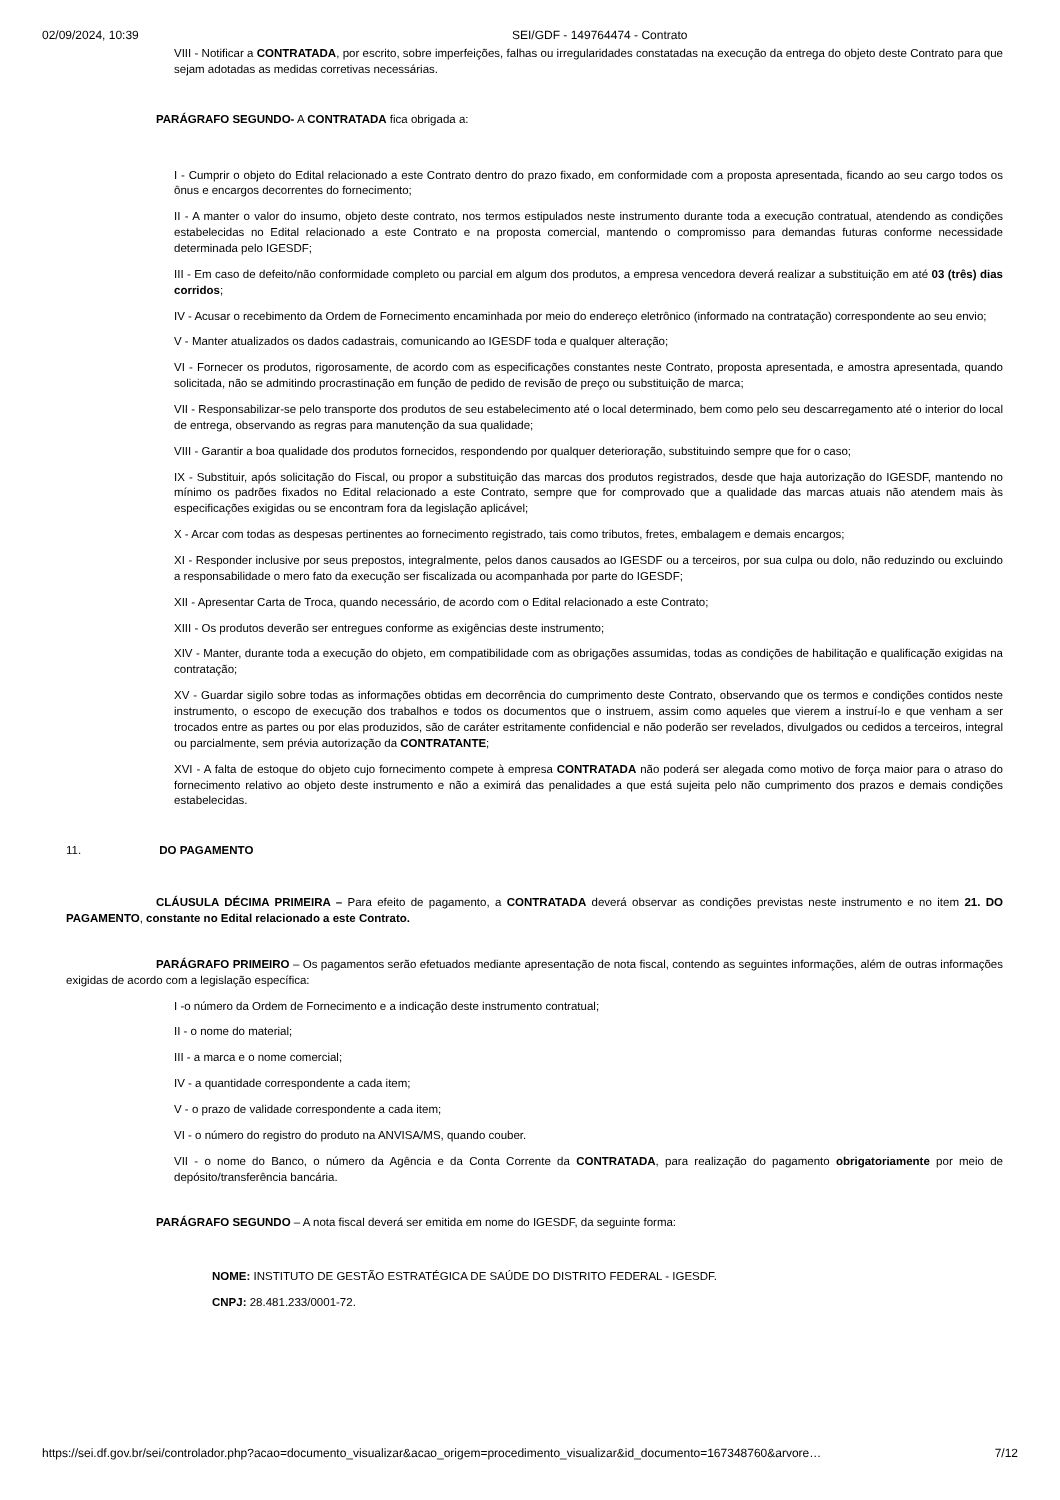02/09/2024, 10:39 SEI/GDF - 149764474 - Contrato
VIII - Notificar a CONTRATADA, por escrito, sobre imperfeições, falhas ou irregularidades constatadas na execução da entrega do objeto deste Contrato para que sejam adotadas as medidas corretivas necessárias.
PARÁGRAFO SEGUNDO- A CONTRATADA fica obrigada a:
I - Cumprir o objeto do Edital relacionado a este Contrato dentro do prazo fixado, em conformidade com a proposta apresentada, ficando ao seu cargo todos os ônus e encargos decorrentes do fornecimento;
II - A manter o valor do insumo, objeto deste contrato, nos termos estipulados neste instrumento durante toda a execução contratual, atendendo as condições estabelecidas no Edital relacionado a este Contrato e na proposta comercial, mantendo o compromisso para demandas futuras conforme necessidade determinada pelo IGESDF;
III - Em caso de defeito/não conformidade completo ou parcial em algum dos produtos, a empresa vencedora deverá realizar a substituição em até 03 (três) dias corridos;
IV - Acusar o recebimento da Ordem de Fornecimento encaminhada por meio do endereço eletrônico (informado na contratação) correspondente ao seu envio;
V - Manter atualizados os dados cadastrais, comunicando ao IGESDF toda e qualquer alteração;
VI - Fornecer os produtos, rigorosamente, de acordo com as especificações constantes neste Contrato, proposta apresentada, e amostra apresentada, quando solicitada, não se admitindo procrastinação em função de pedido de revisão de preço ou substituição de marca;
VII - Responsabilizar-se pelo transporte dos produtos de seu estabelecimento até o local determinado, bem como pelo seu descarregamento até o interior do local de entrega, observando as regras para manutenção da sua qualidade;
VIII - Garantir a boa qualidade dos produtos fornecidos, respondendo por qualquer deterioração, substituindo sempre que for o caso;
IX - Substituir, após solicitação do Fiscal, ou propor a substituição das marcas dos produtos registrados, desde que haja autorização do IGESDF, mantendo no mínimo os padrões fixados no Edital relacionado a este Contrato, sempre que for comprovado que a qualidade das marcas atuais não atendem mais às especificações exigidas ou se encontram fora da legislação aplicável;
X - Arcar com todas as despesas pertinentes ao fornecimento registrado, tais como tributos, fretes, embalagem e demais encargos;
XI - Responder inclusive por seus prepostos, integralmente, pelos danos causados ao IGESDF ou a terceiros, por sua culpa ou dolo, não reduzindo ou excluindo a responsabilidade o mero fato da execução ser fiscalizada ou acompanhada por parte do IGESDF;
XII - Apresentar Carta de Troca, quando necessário, de acordo com o Edital relacionado a este Contrato;
XIII - Os produtos deverão ser entregues conforme as exigências deste instrumento;
XIV - Manter, durante toda a execução do objeto, em compatibilidade com as obrigações assumidas, todas as condições de habilitação e qualificação exigidas na contratação;
XV - Guardar sigilo sobre todas as informações obtidas em decorrência do cumprimento deste Contrato, observando que os termos e condições contidos neste instrumento, o escopo de execução dos trabalhos e todos os documentos que o instruem, assim como aqueles que vierem a instruí-lo e que venham a ser trocados entre as partes ou por elas produzidos, são de caráter estritamente confidencial e não poderão ser revelados, divulgados ou cedidos a terceiros, integral ou parcialmente, sem prévia autorização da CONTRATANTE;
XVI - A falta de estoque do objeto cujo fornecimento compete à empresa CONTRATADA não poderá ser alegada como motivo de força maior para o atraso do fornecimento relativo ao objeto deste instrumento e não a eximirá das penalidades a que está sujeita pelo não cumprimento dos prazos e demais condições estabelecidas.
11. DO PAGAMENTO
CLÁUSULA DÉCIMA PRIMEIRA – Para efeito de pagamento, a CONTRATADA deverá observar as condições previstas neste instrumento e no item 21. DO PAGAMENTO, constante no Edital relacionado a este Contrato.
PARÁGRAFO PRIMEIRO – Os pagamentos serão efetuados mediante apresentação de nota fiscal, contendo as seguintes informações, além de outras informações exigidas de acordo com a legislação específica:
I -o número da Ordem de Fornecimento e a indicação deste instrumento contratual;
II - o nome do material;
III - a marca e o nome comercial;
IV - a quantidade correspondente a cada item;
V - o prazo de validade correspondente a cada item;
VI - o número do registro do produto na ANVISA/MS, quando couber.
VII - o nome do Banco, o número da Agência e da Conta Corrente da CONTRATADA, para realização do pagamento obrigatoriamente por meio de depósito/transferência bancária.
PARÁGRAFO SEGUNDO – A nota fiscal deverá ser emitida em nome do IGESDF, da seguinte forma:
NOME: INSTITUTO DE GESTÃO ESTRATÉGICA DE SAÚDE DO DISTRITO FEDERAL - IGESDF.
CNPJ: 28.481.233/0001-72.
https://sei.df.gov.br/sei/controlador.php?acao=documento_visualizar&acao_origem=procedimento_visualizar&id_documento=167348760&arvore… 7/12